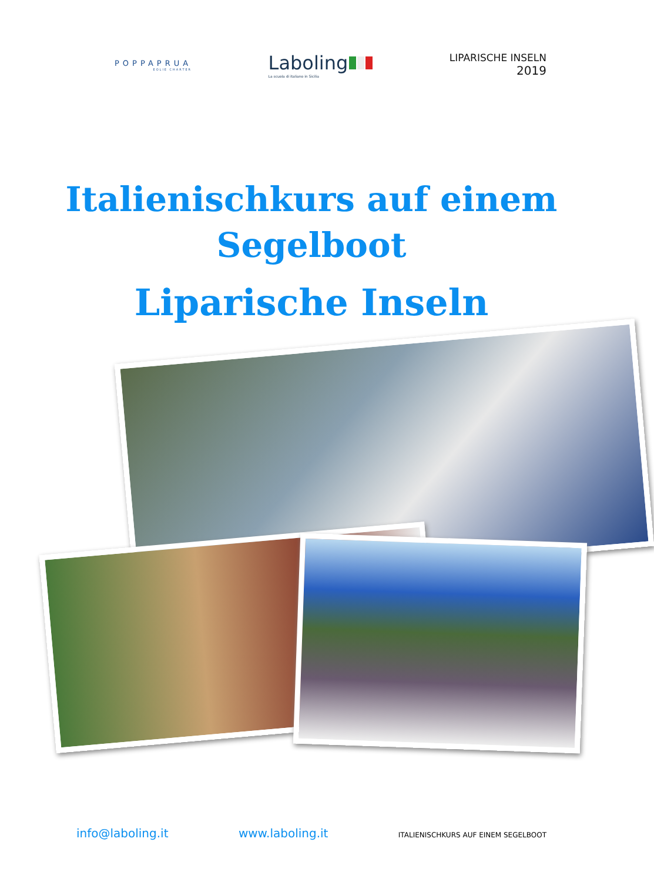POPPAPRUA
EOLIE CHARTER
Laboling
La scuola di italiano in Sicilia
LIPARISCHE INSELN
2019
Italienischkurs auf einem
Segelboot
Liparische Inseln
info@laboling.it www.laboling.it ITALIENISCHKURS AUF EINEM SEGELBOOT